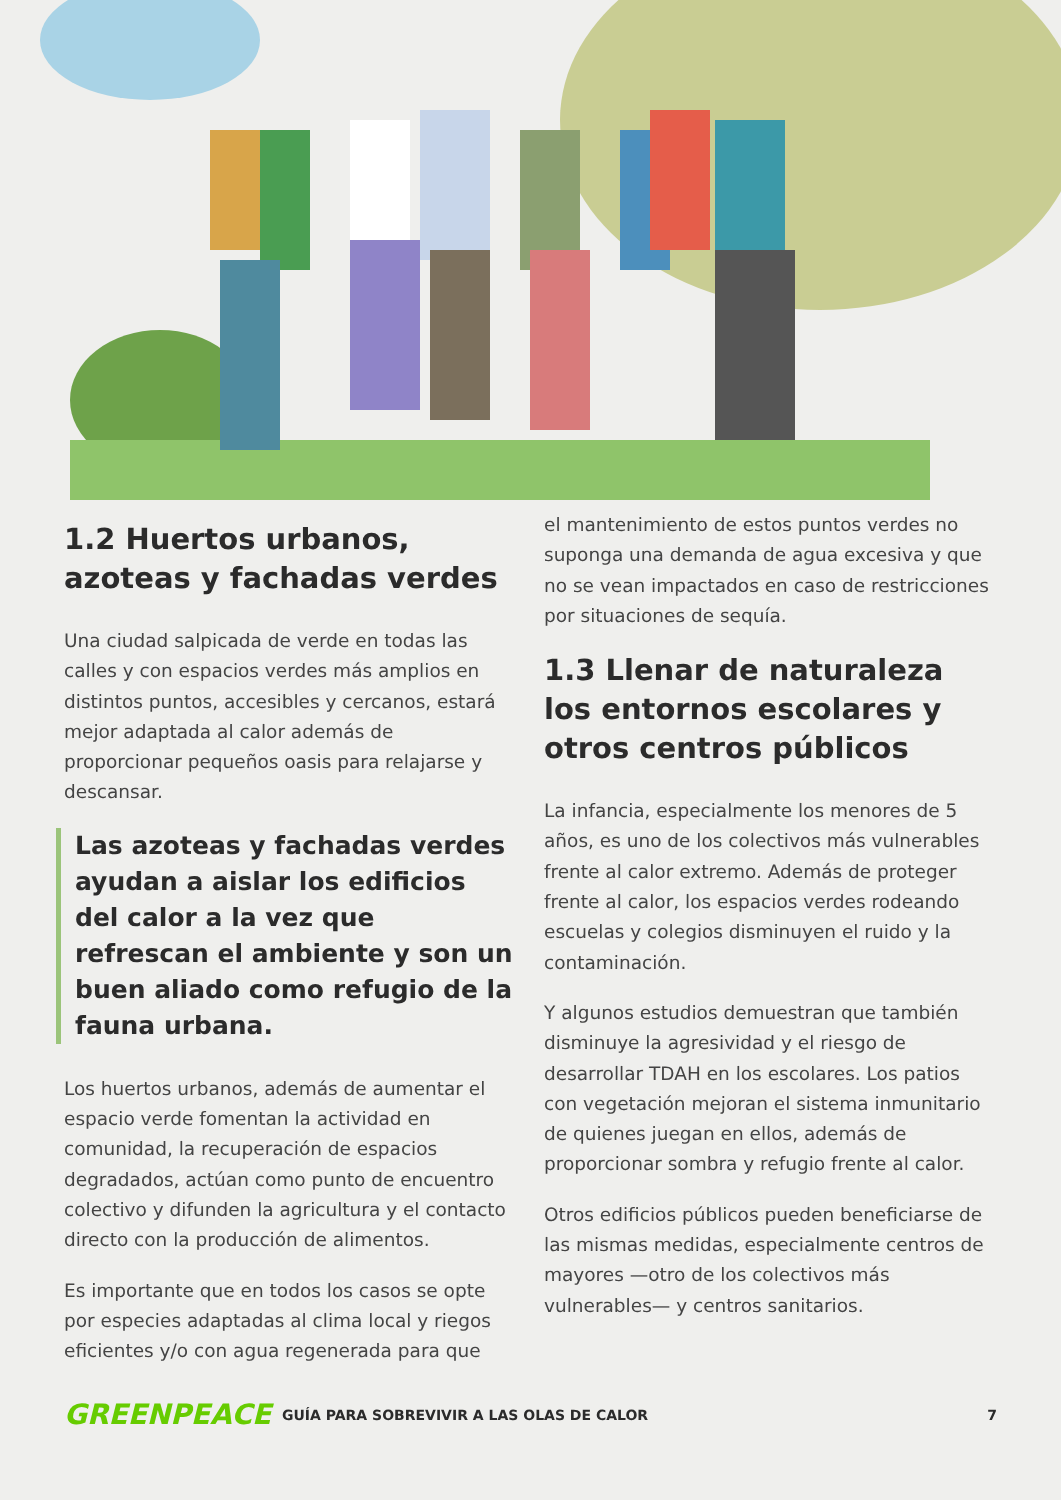1.2 Huertos urbanos, azoteas y fachadas verdes
Una ciudad salpicada de verde en todas las calles y con espacios verdes más amplios en distintos puntos, accesibles y cercanos, estará mejor adaptada al calor además de proporcionar pequeños oasis para relajarse y descansar.
Las azoteas y fachadas verdes ayudan a aislar los edificios del calor a la vez que refrescan el ambiente y son un buen aliado como refugio de la fauna urbana.
Los huertos urbanos, además de aumentar el espacio verde fomentan la actividad en comunidad, la recuperación de espacios degradados, actúan como punto de encuentro colectivo y difunden la agricultura y el contacto directo con la producción de alimentos.
Es importante que en todos los casos se opte por especies adaptadas al clima local y riegos eficientes y/o con agua regenerada para que
el mantenimiento de estos puntos verdes no suponga una demanda de agua excesiva y que no se vean impactados en caso de restricciones por situaciones de sequía.
1.3 Llenar de naturaleza los entornos escolares y otros centros públicos
La infancia, especialmente los menores de 5 años, es uno de los colectivos más vulnerables frente al calor extremo. Además de proteger frente al calor, los espacios verdes rodeando escuelas y colegios disminuyen el ruido y la contaminación.
Y algunos estudios demuestran que también disminuye la agresividad y el riesgo de desarrollar TDAH en los escolares. Los patios con vegetación mejoran el sistema inmunitario de quienes juegan en ellos, además de proporcionar sombra y refugio frente al calor.
Otros edificios públicos pueden beneficiarse de las mismas medidas, especialmente centros de mayores —otro de los colectivos más vulnerables— y centros sanitarios.
GREENPEACE
GUÍA PARA SOBREVIVIR A LAS OLAS DE CALOR
7